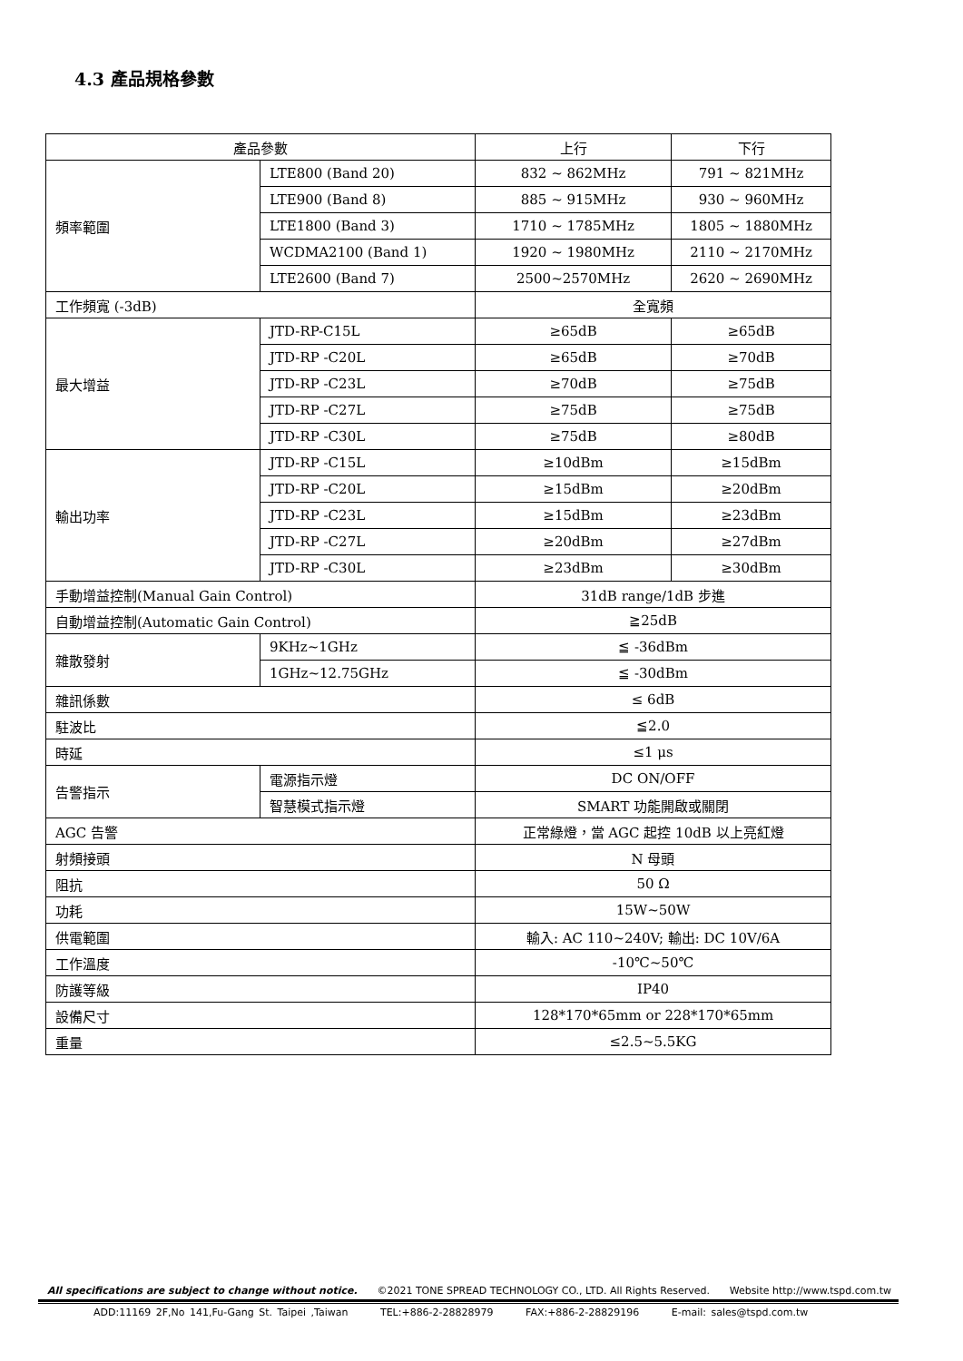4.3 產品規格參數
| 產品參數 | | 上行 | 下行 |
| --- | --- | --- | --- |
| 頻率範圍 | LTE800 (Band 20) | 832 ~ 862MHz | 791 ~ 821MHz |
| | LTE900 (Band 8) | 885 ~ 915MHz | 930 ~ 960MHz |
| | LTE1800 (Band 3) | 1710 ~ 1785MHz | 1805 ~ 1880MHz |
| | WCDMA2100 (Band 1) | 1920 ~ 1980MHz | 2110 ~ 2170MHz |
| | LTE2600 (Band 7) | 2500~2570MHz | 2620 ~ 2690MHz |
| 工作頻寬 (-3dB) | | 全寬頻 | |
| 最大增益 | JTD-RP-C15L | ≥65dB | ≥65dB |
| | JTD-RP -C20L | ≥65dB | ≥70dB |
| | JTD-RP -C23L | ≥70dB | ≥75dB |
| | JTD-RP -C27L | ≥75dB | ≥75dB |
| | JTD-RP -C30L | ≥75dB | ≥80dB |
| 輸出功率 | JTD-RP -C15L | ≥10dBm | ≥15dBm |
| | JTD-RP -C20L | ≥15dBm | ≥20dBm |
| | JTD-RP -C23L | ≥15dBm | ≥23dBm |
| | JTD-RP -C27L | ≥20dBm | ≥27dBm |
| | JTD-RP -C30L | ≥23dBm | ≥30dBm |
| 手動增益控制(Manual Gain Control) | | 31dB range/1dB 步進 | |
| 自動增益控制(Automatic Gain Control) | | ≧25dB | |
| 雜散發射 | 9KHz~1GHz | ≦ -36dBm | |
| | 1GHz~12.75GHz | ≦ -30dBm | |
| 雜訊係數 | | ≤ 6dB | |
| 駐波比 | | ≦2.0 | |
| 時延 | | ≤1 μs | |
| 告警指示 | 電源指示燈 | DC ON/OFF | |
| | 智慧模式指示燈 | SMART 功能開啟或關閉 | |
| AGC 告警 | | 正常綠燈，當 AGC 起控 10dB 以上亮紅燈 | |
| 射頻接頭 | | N 母頭 | |
| 阻抗 | | 50 Ω | |
| 功耗 | | 15W~50W | |
| 供電範圍 | | 輸入: AC 110~240V; 輸出: DC 10V/6A | |
| 工作溫度 | | -10℃~50℃ | |
| 防護等級 | | IP40 | |
| 設備尺寸 | | 128*170*65mm or 228*170*65mm | |
| 重量 | | ≤2.5~5.5KG | |
All specifications are subject to change without notice. ©2021 TONE SPREAD TECHNOLOGY CO., LTD. All Rights Reserved. Website http://www.tspd.com.tw
ADD:11169 2F,No 141,Fu-Gang St. Taipei ,Taiwan TEL:+886-2-28828979 FAX:+886-2-28829196 E-mail: sales@tspd.com.tw